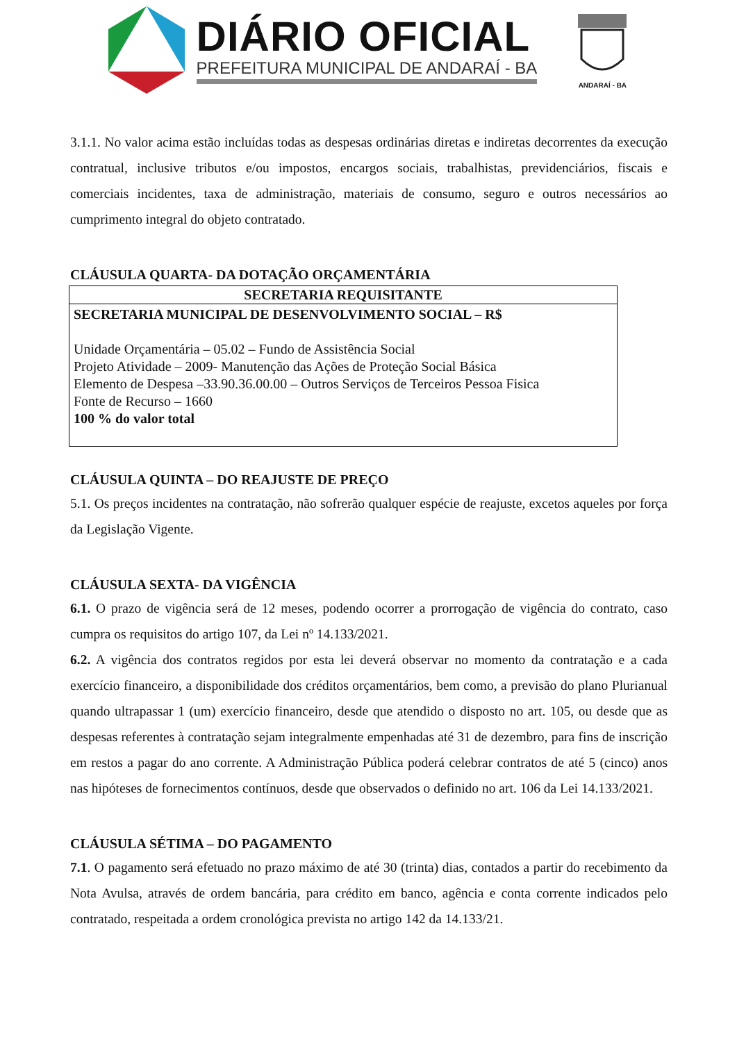DIÁRIO OFICIAL
PREFEITURA MUNICIPAL DE ANDARAÍ - BA
ANDARAÍ - BA
3.1.1. No valor acima estão incluídas todas as despesas ordinárias diretas e indiretas decorrentes da execução contratual, inclusive tributos e/ou impostos, encargos sociais, trabalhistas, previdenciários, fiscais e comerciais incidentes, taxa de administração, materiais de consumo, seguro e outros necessários ao cumprimento integral do objeto contratado.
CLÁUSULA QUARTA- DA DOTAÇÃO ORÇAMENTÁRIA
| SECRETARIA REQUISITANTE |
| --- |
| SECRETARIA MUNICIPAL DE DESENVOLVIMENTO SOCIAL – R$ Unidade Orçamentária – 05.02 – Fundo de Assistência Social Projeto Atividade – 2009- Manutenção das Ações de Proteção Social Básica Elemento de Despesa –33.90.36.00.00 – Outros Serviços de Terceiros Pessoa Fisica Fonte de Recurso – 1660 100 % do valor total |
CLÁUSULA QUINTA – DO REAJUSTE DE PREÇO
5.1. Os preços incidentes na contratação, não sofrerão qualquer espécie de reajuste, excetos aqueles por força da Legislação Vigente.
CLÁUSULA SEXTA- DA VIGÊNCIA
6.1. O prazo de vigência será de 12 meses, podendo ocorrer a prorrogação de vigência do contrato, caso cumpra os requisitos do artigo 107, da Lei nº 14.133/2021.
6.2. A vigência dos contratos regidos por esta lei deverá observar no momento da contratação e a cada exercício financeiro, a disponibilidade dos créditos orçamentários, bem como, a previsão do plano Plurianual quando ultrapassar 1 (um) exercício financeiro, desde que atendido o disposto no art. 105, ou desde que as despesas referentes à contratação sejam integralmente empenhadas até 31 de dezembro, para fins de inscrição em restos a pagar do ano corrente. A Administração Pública poderá celebrar contratos de até 5 (cinco) anos nas hipóteses de fornecimentos contínuos, desde que observados o definido no art. 106 da Lei 14.133/2021.
CLÁUSULA SÉTIMA – DO PAGAMENTO
7.1. O pagamento será efetuado no prazo máximo de até 30 (trinta) dias, contados a partir do recebimento da Nota Avulsa, através de ordem bancária, para crédito em banco, agência e conta corrente indicados pelo contratado, respeitada a ordem cronológica prevista no artigo 142 da 14.133/21.